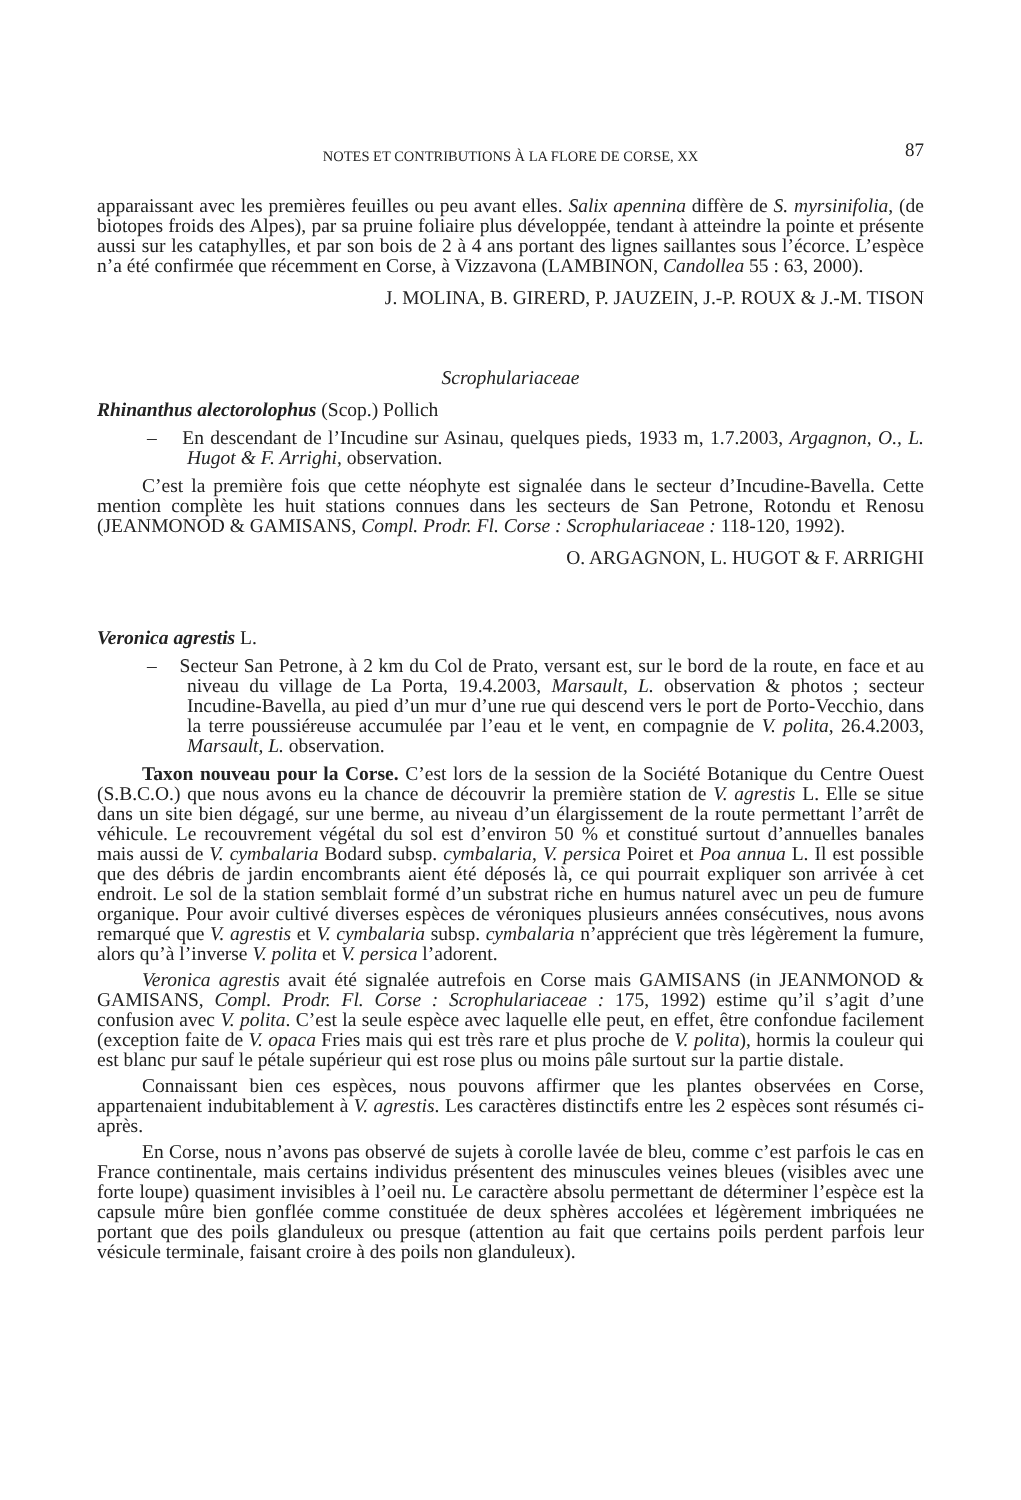NOTES ET CONTRIBUTIONS À LA FLORE DE CORSE, XX 87
apparaissant avec les premières feuilles ou peu avant elles. Salix apennina diffère de S. myrsinifolia, (de biotopes froids des Alpes), par sa pruine foliaire plus développée, tendant à atteindre la pointe et présente aussi sur les cataphylles, et par son bois de 2 à 4 ans portant des lignes saillantes sous l’écorce. L’espèce n’a été confirmée que récemment en Corse, à Vizzavona (LAMBINON, Candollea 55 : 63, 2000).
J. MOLINA, B. GIRERD, P. JAUZEIN, J.-P. ROUX & J.-M. TISON
Scrophulariaceae
Rhinanthus alectorolophus (Scop.) Pollich
– En descendant de l’Incudine sur Asinau, quelques pieds, 1933 m, 1.7.2003, Argagnon, O., L. Hugot & F. Arrighi, observation.
C’est la première fois que cette néophyte est signalée dans le secteur d’Incudine-Bavella. Cette mention complète les huit stations connues dans les secteurs de San Petrone, Rotondu et Renosu (JEANMONOD & GAMISANS, Compl. Prodr. Fl. Corse : Scrophulariaceae : 118-120, 1992).
O. ARGAGNON, L. HUGOT & F. ARRIGHI
Veronica agrestis L.
– Secteur San Petrone, à 2 km du Col de Prato, versant est, sur le bord de la route, en face et au niveau du village de La Porta, 19.4.2003, Marsault, L. observation & photos ; secteur Incudine-Bavella, au pied d’un mur d’une rue qui descend vers le port de Porto-Vecchio, dans la terre poussiéreuse accumulée par l’eau et le vent, en compagnie de V. polita, 26.4.2003, Marsault, L. observation.
Taxon nouveau pour la Corse. C’est lors de la session de la Société Botanique du Centre Ouest (S.B.C.O.) que nous avons eu la chance de découvrir la première station de V. agrestis L. Elle se situe dans un site bien dégagé, sur une berme, au niveau d’un élargissement de la route permettant l’arrêt de véhicule. Le recouvrement végétal du sol est d’environ 50 % et constitué surtout d’annuelles banales mais aussi de V. cymbalaria Bodard subsp. cymbalaria, V. persica Poiret et Poa annua L. Il est possible que des débris de jardin encombrants aient été déposés là, ce qui pourrait expliquer son arrivée à cet endroit. Le sol de la station semblait formé d’un substrat riche en humus naturel avec un peu de fumure organique. Pour avoir cultivé diverses espèces de véroniques plusieurs années consécutives, nous avons remarqué que V. agrestis et V. cymbalaria subsp. cymbalaria n’apprécient que très légèrement la fumure, alors qu’à l’inverse V. polita et V. persica l’adorent.
Veronica agrestis avait été signalée autrefois en Corse mais GAMISANS (in JEANMONOD & GAMISANS, Compl. Prodr. Fl. Corse : Scrophulariaceae : 175, 1992) estime qu’il s’agit d’une confusion avec V. polita. C’est la seule espèce avec laquelle elle peut, en effet, être confondue facilement (exception faite de V. opaca Fries mais qui est très rare et plus proche de V. polita), hormis la couleur qui est blanc pur sauf le pétale supérieur qui est rose plus ou moins pâle surtout sur la partie distale.
Connaissant bien ces espèces, nous pouvons affirmer que les plantes observées en Corse, appartenaient indubitablement à V. agrestis. Les caractères distinctifs entre les 2 espèces sont résumés ci-après.
En Corse, nous n’avons pas observé de sujets à corolle lavée de bleu, comme c’est parfois le cas en France continentale, mais certains individus présentent des minuscules veines bleues (visibles avec une forte loupe) quasiment invisibles à l’oeil nu. Le caractère absolu permettant de déterminer l’espèce est la capsule mûre bien gonflée comme constituée de deux sphères accolées et légèrement imbriquées ne portant que des poils glanduleux ou presque (attention au fait que certains poils perdent parfois leur vésicule terminale, faisant croire à des poils non glanduleux).